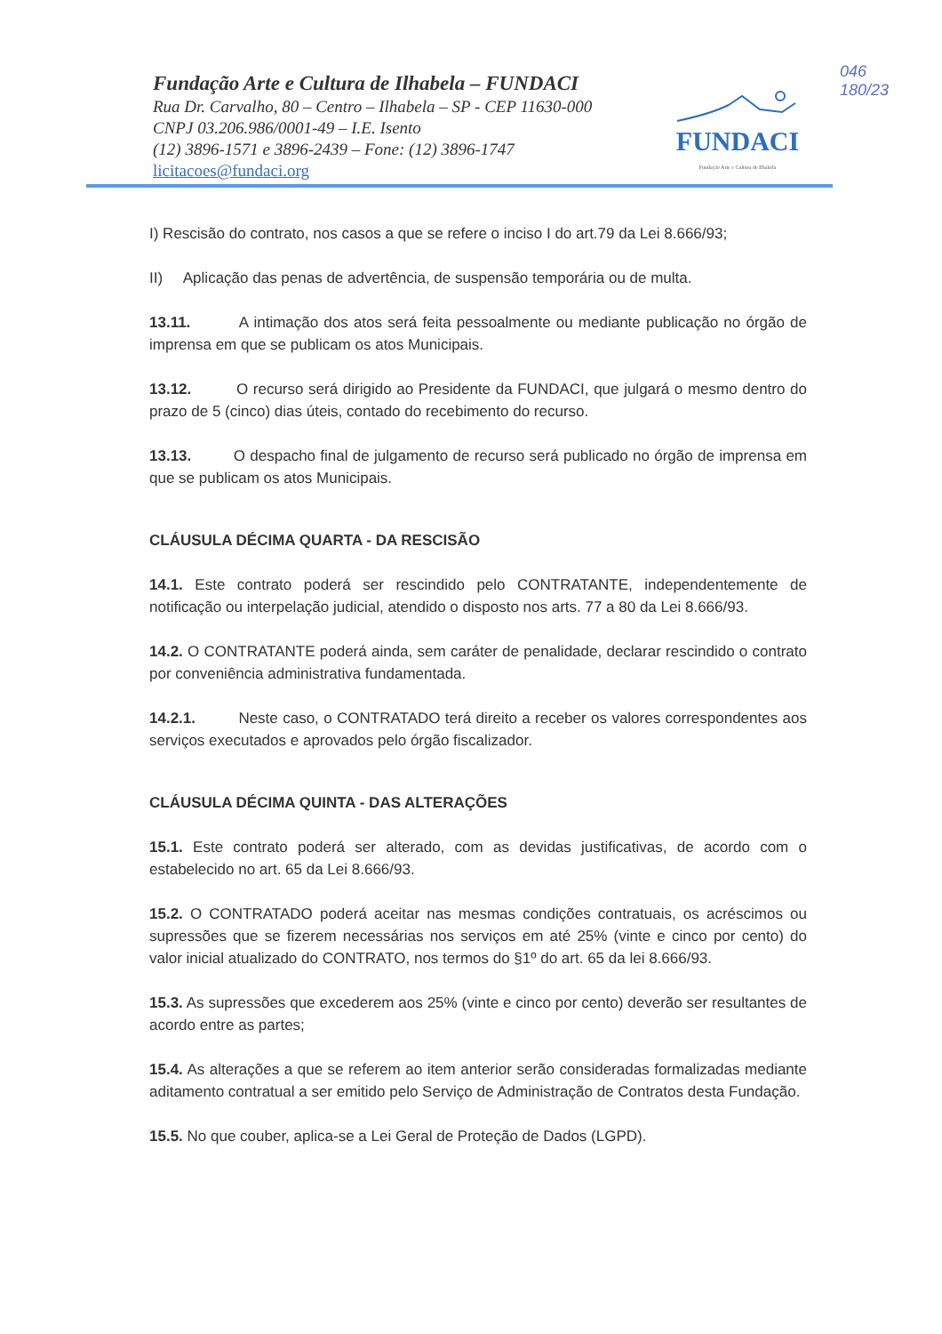046
180/23
Fundação Arte e Cultura de Ilhabela – FUNDACI
Rua Dr. Carvalho, 80 – Centro – Ilhabela – SP - CEP 11630-000
CNPJ 03.206.986/0001-49 – I.E. Isento
(12) 3896-1571 e 3896-2439 – Fone: (12) 3896-1747
licitacoes@fundaci.org
FUNDACI
Fundação Arte e Cultura de Ilhabela
I) Rescisão do contrato, nos casos a que se refere o inciso I do art.79 da Lei 8.666/93;
II) Aplicação das penas de advertência, de suspensão temporária ou de multa.
13.11. A intimação dos atos será feita pessoalmente ou mediante publicação no órgão de imprensa em que se publicam os atos Municipais.
13.12. O recurso será dirigido ao Presidente da FUNDACI, que julgará o mesmo dentro do prazo de 5 (cinco) dias úteis, contado do recebimento do recurso.
13.13. O despacho final de julgamento de recurso será publicado no órgão de imprensa em que se publicam os atos Municipais.
CLÁUSULA DÉCIMA QUARTA - DA RESCISÃO
14.1. Este contrato poderá ser rescindido pelo CONTRATANTE, independentemente de notificação ou interpelação judicial, atendido o disposto nos arts. 77 a 80 da Lei 8.666/93.
14.2. O CONTRATANTE poderá ainda, sem caráter de penalidade, declarar rescindido o contrato por conveniência administrativa fundamentada.
14.2.1. Neste caso, o CONTRATADO terá direito a receber os valores correspondentes aos serviços executados e aprovados pelo órgão fiscalizador.
CLÁUSULA DÉCIMA QUINTA - DAS ALTERAÇÕES
15.1. Este contrato poderá ser alterado, com as devidas justificativas, de acordo com o estabelecido no art. 65 da Lei 8.666/93.
15.2. O CONTRATADO poderá aceitar nas mesmas condições contratuais, os acréscimos ou supressões que se fizerem necessárias nos serviços em até 25% (vinte e cinco por cento) do valor inicial atualizado do CONTRATO, nos termos do §1º do art. 65 da lei 8.666/93.
15.3. As supressões que excederem aos 25% (vinte e cinco por cento) deverão ser resultantes de acordo entre as partes;
15.4. As alterações a que se referem ao item anterior serão consideradas formalizadas mediante aditamento contratual a ser emitido pelo Serviço de Administração de Contratos desta Fundação.
15.5. No que couber, aplica-se a Lei Geral de Proteção de Dados (LGPD).